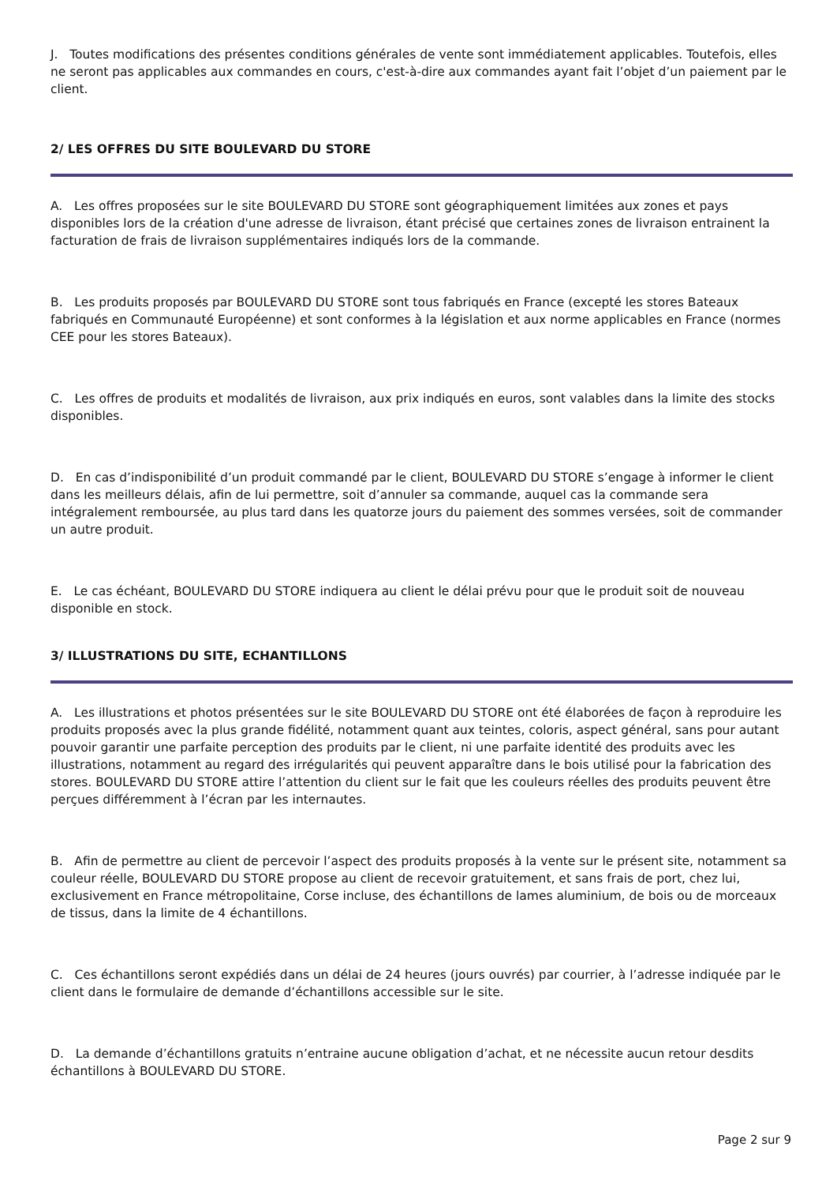J. Toutes modifications des présentes conditions générales de vente sont immédiatement applicables. Toutefois, elles ne seront pas applicables aux commandes en cours, c'est-à-dire aux commandes ayant fait l’objet d’un paiement par le client.
2/ LES OFFRES DU SITE BOULEVARD DU STORE
A. Les offres proposées sur le site BOULEVARD DU STORE sont géographiquement limitées aux zones et pays disponibles lors de la création d'une adresse de livraison, étant précisé que certaines zones de livraison entrainent la facturation de frais de livraison supplémentaires indiqués lors de la commande.
B. Les produits proposés par BOULEVARD DU STORE sont tous fabriqués en France (excepté les stores Bateaux fabriqués en Communauté Européenne) et sont conformes à la législation et aux norme applicables en France (normes CEE pour les stores Bateaux).
C. Les offres de produits et modalités de livraison, aux prix indiqués en euros, sont valables dans la limite des stocks disponibles.
D. En cas d’indisponibilité d’un produit commandé par le client, BOULEVARD DU STORE s’engage à informer le client dans les meilleurs délais, afin de lui permettre, soit d’annuler sa commande, auquel cas la commande sera intégralement remboursée, au plus tard dans les quatorze jours du paiement des sommes versées, soit de commander un autre produit.
E. Le cas échéant, BOULEVARD DU STORE indiquera au client le délai prévu pour que le produit soit de nouveau disponible en stock.
3/ ILLUSTRATIONS DU SITE, ECHANTILLONS
A. Les illustrations et photos présentées sur le site BOULEVARD DU STORE ont été élaborées de façon à reproduire les produits proposés avec la plus grande fidélité, notamment quant aux teintes, coloris, aspect général, sans pour autant pouvoir garantir une parfaite perception des produits par le client, ni une parfaite identité des produits avec les illustrations, notamment au regard des irrégularités qui peuvent apparaître dans le bois utilisé pour la fabrication des stores. BOULEVARD DU STORE attire l’attention du client sur le fait que les couleurs réelles des produits peuvent être perçues différemment à l’écran par les internautes.
B. Afin de permettre au client de percevoir l’aspect des produits proposés à la vente sur le présent site, notamment sa couleur réelle, BOULEVARD DU STORE propose au client de recevoir gratuitement, et sans frais de port, chez lui, exclusivement en France métropolitaine, Corse incluse, des échantillons de lames aluminium, de bois ou de morceaux de tissus, dans la limite de 4 échantillons.
C. Ces échantillons seront expédiés dans un délai de 24 heures (jours ouvrés) par courrier, à l’adresse indiquée par le client dans le formulaire de demande d’échantillons accessible sur le site.
D. La demande d’échantillons gratuits n’entraine aucune obligation d’achat, et ne nécessite aucun retour desdits échantillons à BOULEVARD DU STORE.
Page 2 sur 9